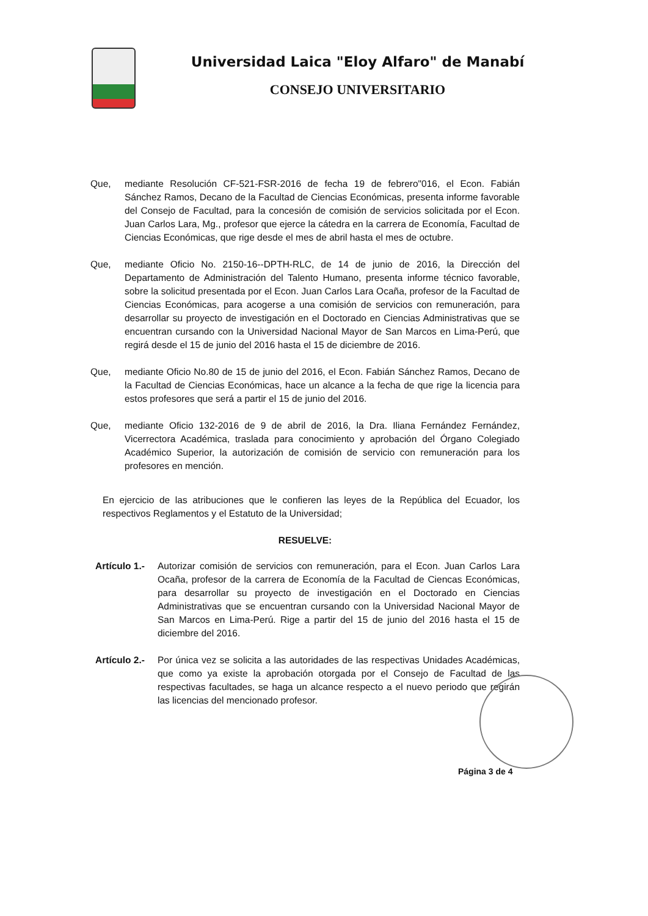Universidad Laica "Eloy Alfaro" de Manabí
CONSEJO UNIVERSITARIO
Que, mediante Resolución CF-521-FSR-2016 de fecha 19 de febrero"016, el Econ. Fabián Sánchez Ramos, Decano de la Facultad de Ciencias Económicas, presenta informe favorable del Consejo de Facultad, para la concesión de comisión de servicios solicitada por el Econ. Juan Carlos Lara, Mg., profesor que ejerce la cátedra en la carrera de Economía, Facultad de Ciencias Económicas, que rige desde el mes de abril hasta el mes de octubre.
Que, mediante Oficio No. 2150-16--DPTH-RLC, de 14 de junio de 2016, la Dirección del Departamento de Administración del Talento Humano, presenta informe técnico favorable, sobre la solicitud presentada por el Econ. Juan Carlos Lara Ocaña, profesor de la Facultad de Ciencias Económicas, para acogerse a una comisión de servicios con remuneración, para desarrollar su proyecto de investigación en el Doctorado en Ciencias Administrativas que se encuentran cursando con la Universidad Nacional Mayor de San Marcos en Lima-Perú, que regirá desde el 15 de junio del 2016 hasta el 15 de diciembre de 2016.
Que, mediante Oficio No.80 de 15 de junio del 2016, el Econ. Fabián Sánchez Ramos, Decano de la Facultad de Ciencias Económicas, hace un alcance a la fecha de que rige la licencia para estos profesores que será a partir el 15 de junio del 2016.
Que, mediante Oficio 132-2016 de 9 de abril de 2016, la Dra. Iliana Fernández Fernández, Vicerrectora Académica, traslada para conocimiento y aprobación del Órgano Colegiado Académico Superior, la autorización de comisión de servicio con remuneración para los profesores en mención.
En ejercicio de las atribuciones que le confieren las leyes de la República del Ecuador, los respectivos Reglamentos y el Estatuto de la Universidad;
RESUELVE:
Artículo 1.-
Autorizar comisión de servicios con remuneración, para el Econ. Juan Carlos Lara Ocaña, profesor de la carrera de Economía de la Facultad de Ciencas Económicas, para desarrollar su proyecto de investigación en el Doctorado en Ciencias Administrativas que se encuentran cursando con la Universidad Nacional Mayor de San Marcos en Lima-Perú. Rige a partir del 15 de junio del 2016 hasta el 15 de diciembre del 2016.
Artículo 2.-
Por única vez se solicita a las autoridades de las respectivas Unidades Académicas, que como ya existe la aprobación otorgada por el Consejo de Facultad de las respectivas facultades, se haga un alcance respecto a el nuevo periodo que regirán las licencias del mencionado profesor.
Página 3 de 4